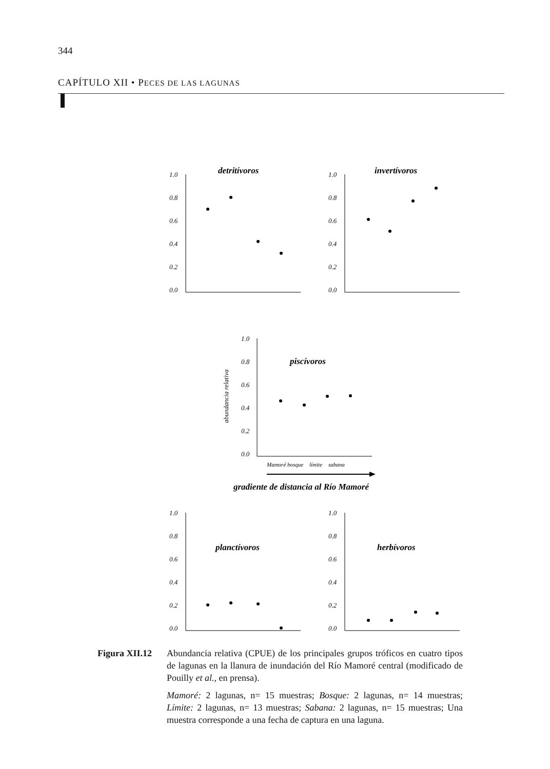344
CAPÍTULO XII • PECES DE LAS LAGUNAS
1.0
0.8
0.6
0.4
0.2
0.0
detritívoros
1.0
0.8
0.6
0.4
0.2
0.0
invertívoros
1.0
0.8
0.6
0.4
0.2
0.0
abundancia relativa
piscívoros
Mamoré
bosque
límite
sabana
gradiente de distancia al Río Mamoré
1.0
0.8
0.6
0.4
0.2
0.0
planctívoros
1.0
0.8
0.6
0.4
0.2
0.0
herbívoros
Figura XII.12
Abundancia relativa (CPUE) de los principales grupos tróficos en cuatro tipos de lagunas en la llanura de inundación del Río Mamoré central (modificado de Pouilly et al., en prensa).
Mamoré: 2 lagunas, n= 15 muestras; Bosque: 2 lagunas, n= 14 muestras; Límite: 2 lagunas, n= 13 muestras; Sabana: 2 lagunas, n= 15 muestras; Una muestra corresponde a una fecha de captura en una laguna.